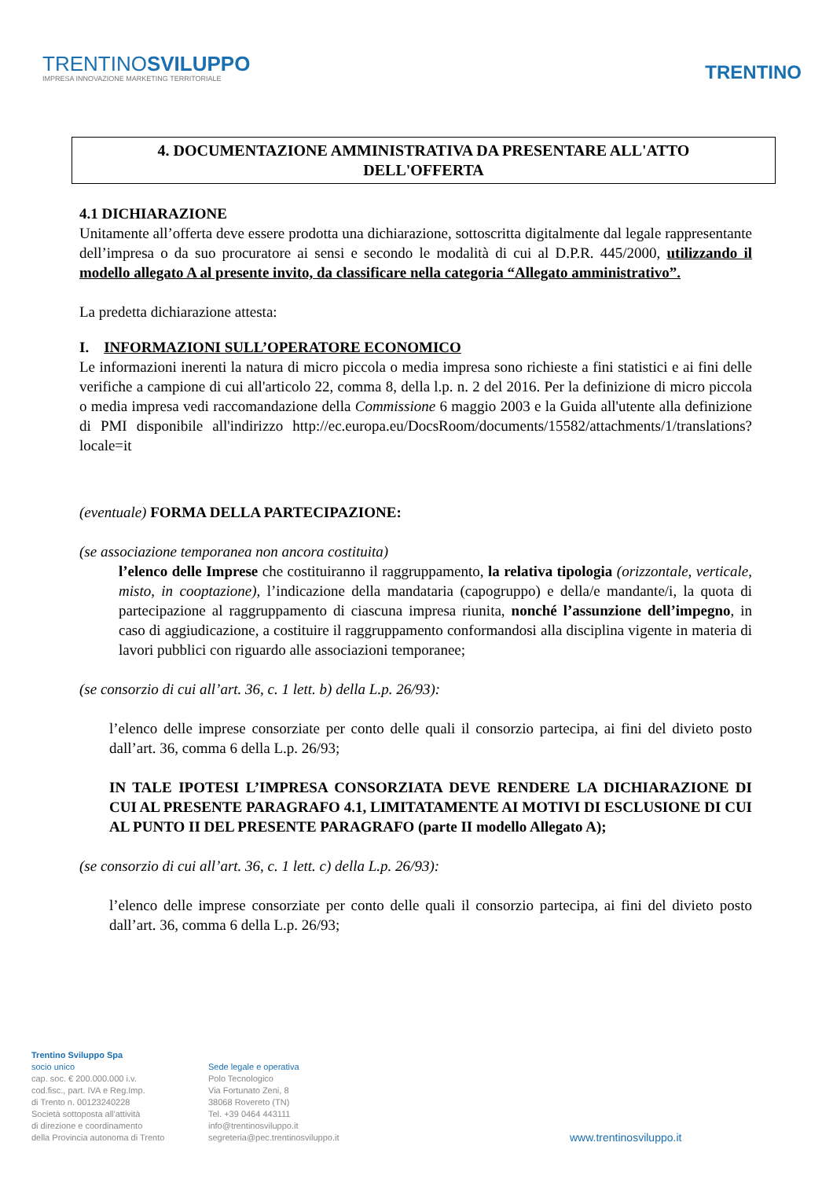TRENTINOSVILUPPO
IMPRESA INNOVAZIONE MARKETING TERRITORIALE
TRENTINO
4. DOCUMENTAZIONE AMMINISTRATIVA DA PRESENTARE ALL'ATTO
DELL'OFFERTA
4.1 DICHIARAZIONE
Unitamente all’offerta deve essere prodotta una dichiarazione, sottoscritta digitalmente dal legale rappresentante dell’impresa o da suo procuratore ai sensi e secondo le modalità di cui al D.P.R. 445/2000, utilizzando il modello allegato A al presente invito, da classificare nella categoria “Allegato amministrativo”.
La predetta dichiarazione attesta:
I. INFORMAZIONI SULL’OPERATORE ECONOMICO
Le informazioni inerenti la natura di micro piccola o media impresa sono richieste a fini statistici e ai fini delle verifiche a campione di cui all'articolo 22, comma 8, della l.p. n. 2 del 2016. Per la definizione di micro piccola o media impresa vedi raccomandazione della Commissione 6 maggio 2003 e la Guida all'utente alla definizione di PMI disponibile all'indirizzo http://ec.europa.eu/DocsRoom/documents/15582/attachments/1/translations?locale=it
(eventuale) FORMA DELLA PARTECIPAZIONE:
(se associazione temporanea non ancora costituita)
l’elenco delle Imprese che costituiranno il raggruppamento, la relativa tipologia (orizzontale, verticale, misto, in cooptazione), l’indicazione della mandataria (capogruppo) e della/e mandante/i, la quota di partecipazione al raggruppamento di ciascuna impresa riunita, nonché l’assunzione dell’impegno, in caso di aggiudicazione, a costituire il raggruppamento conformandosi alla disciplina vigente in materia di lavori pubblici con riguardo alle associazioni temporanee;
(se consorzio di cui all’art. 36, c. 1 lett. b) della L.p. 26/93):
l’elenco delle imprese consorziate per conto delle quali il consorzio partecipa, ai fini del divieto posto dall’art. 36, comma 6 della L.p. 26/93;
IN TALE IPOTESI L’IMPRESA CONSORZIATA DEVE RENDERE LA DICHIARAZIONE DI CUI AL PRESENTE PARAGRAFO 4.1, LIMITATAMENTE AI MOTIVI DI ESCLUSIONE DI CUI AL PUNTO II DEL PRESENTE PARAGRAFO (parte II modello Allegato A);
(se consorzio di cui all’art. 36, c. 1 lett. c) della L.p. 26/93):
l’elenco delle imprese consorziate per conto delle quali il consorzio partecipa, ai fini del divieto posto dall’art. 36, comma 6 della L.p. 26/93;
Trentino Sviluppo Spa
socio unico
cap. soc. € 200.000.000 i.v.
cod.fisc., part. IVA e Reg.Imp.
di Trento n. 00123240228
Società sottoposta all'attività
di direzione e coordinamento
della Provincia autonoma di Trento
Sede legale e operativa
Polo Tecnologico
Via Fortunato Zeni, 8
38068 Rovereto (TN)
Tel. +39 0464 443111
info@trentinosviluppo.it
segreteria@pec.trentinosviluppo.it
www.trentinosviluppo.it